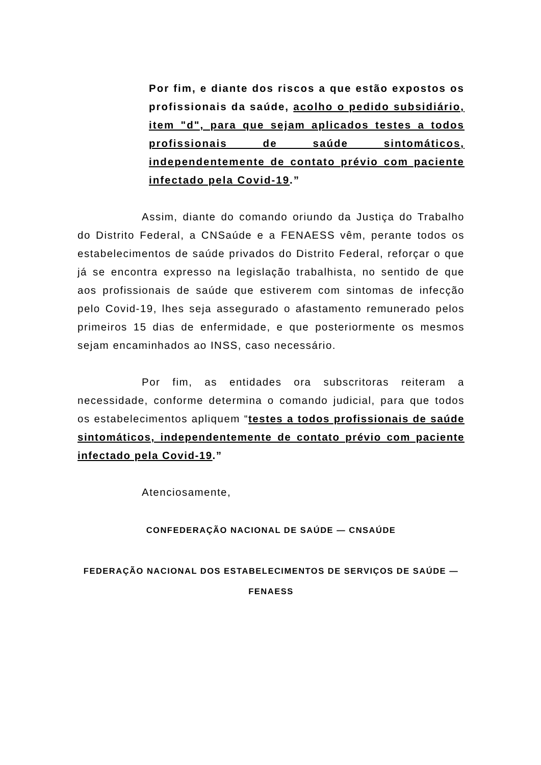Por fim, e diante dos riscos a que estão expostos os profissionais da saúde, acolho o pedido subsidiário, item "d", para que sejam aplicados testes a todos profissionais de saúde sintomáticos, independentemente de contato prévio com paciente infectado pela Covid-19.”
Assim, diante do comando oriundo da Justiça do Trabalho do Distrito Federal, a CNSaúde e a FENAESS vêm, perante todos os estabelecimentos de saúde privados do Distrito Federal, reforçar o que já se encontra expresso na legislação trabalhista, no sentido de que aos profissionais de saúde que estiverem com sintomas de infecção pelo Covid-19, lhes seja assegurado o afastamento remunerado pelos primeiros 15 dias de enfermidade, e que posteriormente os mesmos sejam encaminhados ao INSS, caso necessário.
Por fim, as entidades ora subscritoras reiteram a necessidade, conforme determina o comando judicial, para que todos os estabelecimentos apliquem “testes a todos profissionais de saúde sintomáticos, independentemente de contato prévio com paciente infectado pela Covid-19.”
Atenciosamente,
CONFEDERAÇÃO NACIONAL DE SAÚDE — CNSAÚDE
FEDERAÇÃO NACIONAL DOS ESTABELECIMENTOS DE SERVIÇOS DE SAÚDE — FENAESS